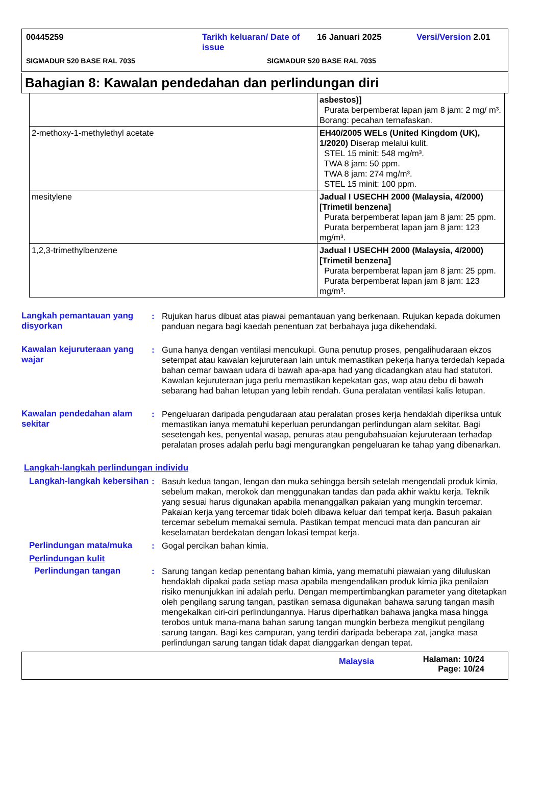00445259 Tarikh keluaran/ Date of issue 16 Januari 2025 Versi/Version 2.01
SIGMADUR 520 BASE RAL 7035 SIGMADUR 520 BASE RAL 7035
Bahagian 8: Kawalan pendedahan dan perlindungan diri
| | asbestos)] Purata berpemberat lapan jam 8 jam: 2 mg/ m³. Borang: pecahan ternafaskan. |
| 2-methoxy-1-methylethyl acetate | EH40/2005 WELs (United Kingdom (UK), 1/2020) Diserap melalui kulit. STEL 15 minit: 548 mg/m³. TWA 8 jam: 50 ppm. TWA 8 jam: 274 mg/m³. STEL 15 minit: 100 ppm. |
| mesitylene | Jadual I USECHH 2000 (Malaysia, 4/2000) [Trimetil benzena] Purata berpemberat lapan jam 8 jam: 25 ppm. Purata berpemberat lapan jam 8 jam: 123 mg/m³. |
| 1,2,3-trimethylbenzene | Jadual I USECHH 2000 (Malaysia, 4/2000) [Trimetil benzena] Purata berpemberat lapan jam 8 jam: 25 ppm. Purata berpemberat lapan jam 8 jam: 123 mg/m³. |
Langkah pemantauan yang disyorkan
: Rujukan harus dibuat atas piawai pemantauan yang berkenaan. Rujukan kepada dokumen panduan negara bagi kaedah penentuan zat berbahaya juga dikehendaki.
Kawalan kejuruteraan yang wajar
: Guna hanya dengan ventilasi mencukupi. Guna penutup proses, pengalihudaraan ekzos setempat atau kawalan kejuruteraan lain untuk memastikan pekerja hanya terdedah kepada bahan cemar bawaan udara di bawah apa-apa had yang dicadangkan atau had statutori. Kawalan kejuruteraan juga perlu memastikan kepekatan gas, wap atau debu di bawah sebarang had bahan letupan yang lebih rendah. Guna peralatan ventilasi kalis letupan.
Kawalan pendedahan alam sekitar
: Pengeluaran daripada pengudaraan atau peralatan proses kerja hendaklah diperiksa untuk memastikan ianya mematuhi keperluan perundangan perlindungan alam sekitar. Bagi sesetengah kes, penyental wasap, penuras atau pengubahsuaian kejuruteraan terhadap peralatan proses adalah perlu bagi mengurangkan pengeluaran ke tahap yang dibenarkan.
Langkah-langkah perlindungan individu
Langkah-langkah kebersihan
: Basuh kedua tangan, lengan dan muka sehingga bersih setelah mengendali produk kimia, sebelum makan, merokok dan menggunakan tandas dan pada akhir waktu kerja. Teknik yang sesuai harus digunakan apabila menanggalkan pakaian yang mungkin tercemar. Pakaian kerja yang tercemar tidak boleh dibawa keluar dari tempat kerja. Basuh pakaian tercemar sebelum memakai semula. Pastikan tempat mencuci mata dan pancuran air keselamatan berdekatan dengan lokasi tempat kerja.
Perlindungan mata/muka : Gogal percikan bahan kimia.
Perlindungan kulit
Perlindungan tangan : Sarung tangan kedap penentang bahan kimia, yang mematuhi piawaian yang diluluskan hendaklah dipakai pada setiap masa apabila mengendalikan produk kimia jika penilaian risiko menunjukkan ini adalah perlu. Dengan mempertimbangkan parameter yang ditetapkan oleh pengilang sarung tangan, pastikan semasa digunakan bahawa sarung tangan masih mengekalkan ciri-ciri perlindungannya. Harus diperhatikan bahawa jangka masa hingga terobos untuk mana-mana bahan sarung tangan mungkin berbeza mengikut pengilang sarung tangan. Bagi kes campuran, yang terdiri daripada beberapa zat, jangka masa perlindungan sarung tangan tidak dapat dianggarkan dengan tepat.
Malaysia Halaman: 10/24
Page: 10/24